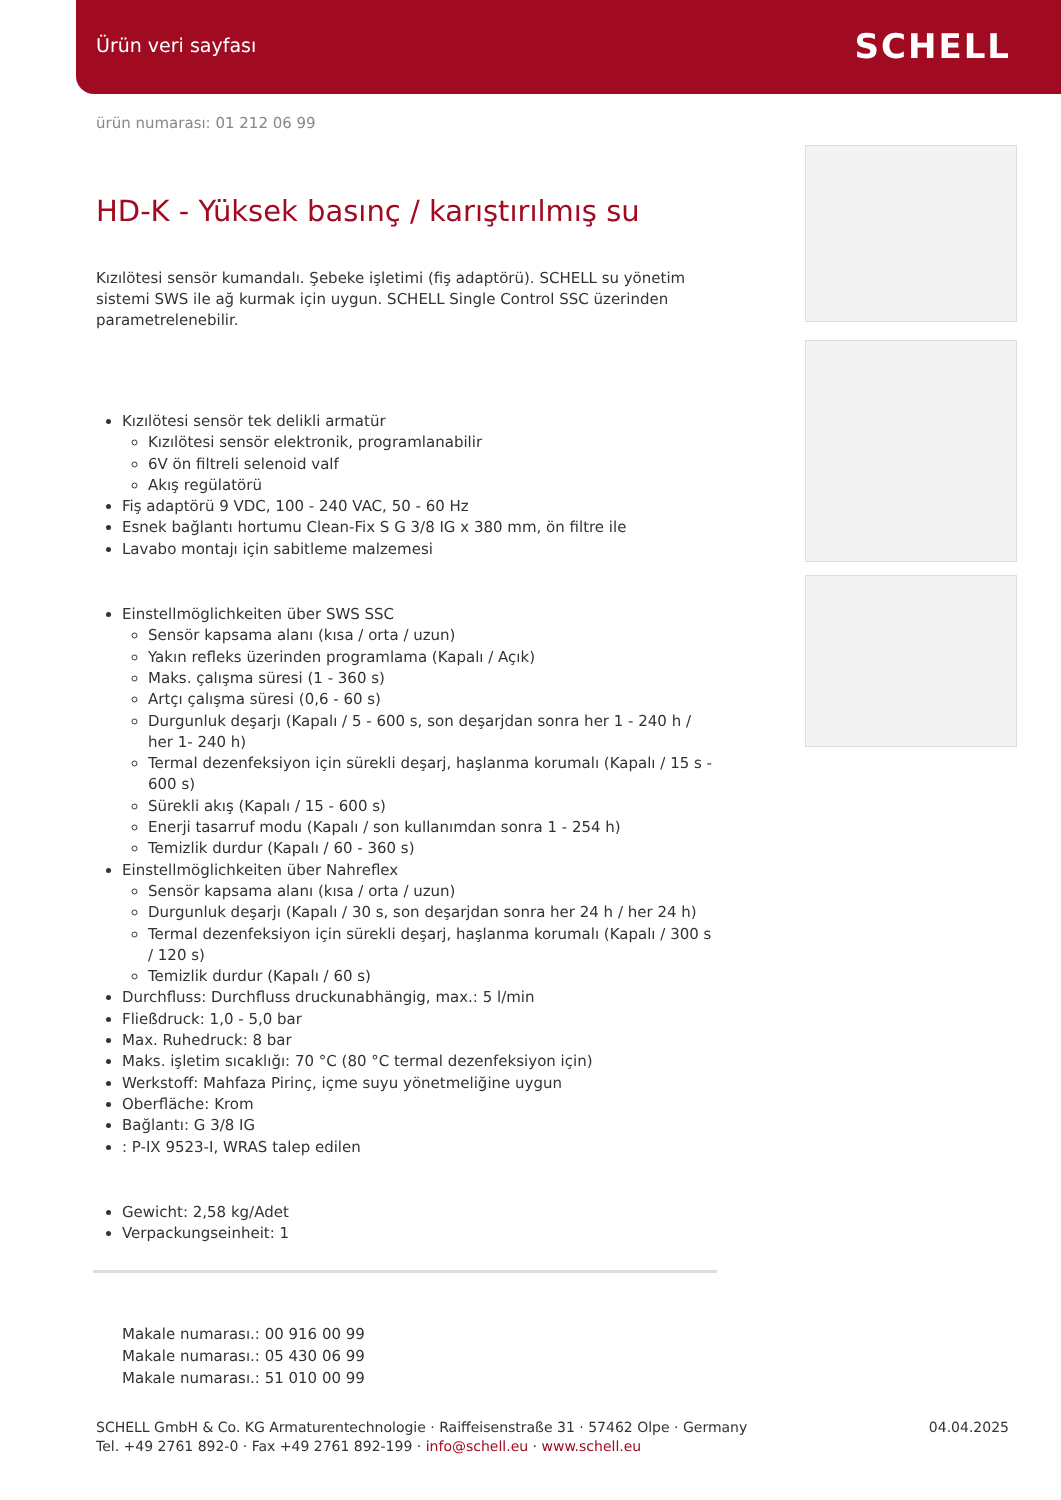Ürün veri sayfası SCHELL
ürün numarası: 01 212 06 99
HD-K - Yüksek basınç / karıştırılmış su
Kızılötesi sensör kumandalı. Şebeke işletimi (fiş adaptörü). SCHELL su yönetim sistemi SWS ile ağ kurmak için uygun. SCHELL Single Control SSC üzerinden parametrelenebilir.
Kızılötesi sensör tek delikli armatür
Kızılötesi sensör elektronik, programlanabilir
6V ön filtreli selenoid valf
Akış regülatörü
Fiş adaptörü 9 VDC, 100 - 240 VAC, 50 - 60 Hz
Esnek bağlantı hortumu Clean-Fix S G 3/8 IG x 380 mm, ön filtre ile
Lavabo montajı için sabitleme malzemesi
Einstellmöglichkeiten über SWS SSC
Sensör kapsama alanı (kısa / orta / uzun)
Yakın refleks üzerinden programlama (Kapalı / Açık)
Maks. çalışma süresi (1 - 360 s)
Artçı çalışma süresi (0,6 - 60 s)
Durgunluk deşarjı (Kapalı / 5 - 600 s, son deşarjdan sonra her 1 - 240 h / her 1- 240 h)
Termal dezenfeksiyon için sürekli deşarj, haşlanma korumalı (Kapalı / 15 s - 600 s)
Sürekli akış (Kapalı / 15 - 600 s)
Enerji tasarruf modu (Kapalı / son kullanımdan sonra 1 - 254 h)
Temizlik durdur (Kapalı / 60 - 360 s)
Einstellmöglichkeiten über Nahreflex
Sensör kapsama alanı (kısa / orta / uzun)
Durgunluk deşarjı (Kapalı / 30 s, son deşarjdan sonra her 24 h / her 24 h)
Termal dezenfeksiyon için sürekli deşarj, haşlanma korumalı (Kapalı / 300 s / 120 s)
Temizlik durdur (Kapalı / 60 s)
Durchfluss: Durchfluss druckunabhängig, max.: 5 l/min
Fließdruck: 1,0 - 5,0 bar
Max. Ruhedruck: 8 bar
Maks. işletim sıcaklığı: 70 °C (80 °C termal dezenfeksiyon için)
Werkstoff: Mahfaza Pirinç, içme suyu yönetmeliğine uygun
Oberfläche: Krom
Bağlantı: G 3/8 IG
: P-IX 9523-I, WRAS talep edilen
Gewicht: 2,58 kg/Adet
Verpackungseinheit: 1
Makale numarası.: 00 916 00 99
Makale numarası.: 05 430 06 99
Makale numarası.: 51 010 00 99
SCHELL GmbH & Co. KG Armaturentechnologie · Raiffeisenstraße 31 · 57462 Olpe · Germany
Tel. +49 2761 892-0 · Fax +49 2761 892-199 · info@schell.eu · www.schell.eu
04.04.2025